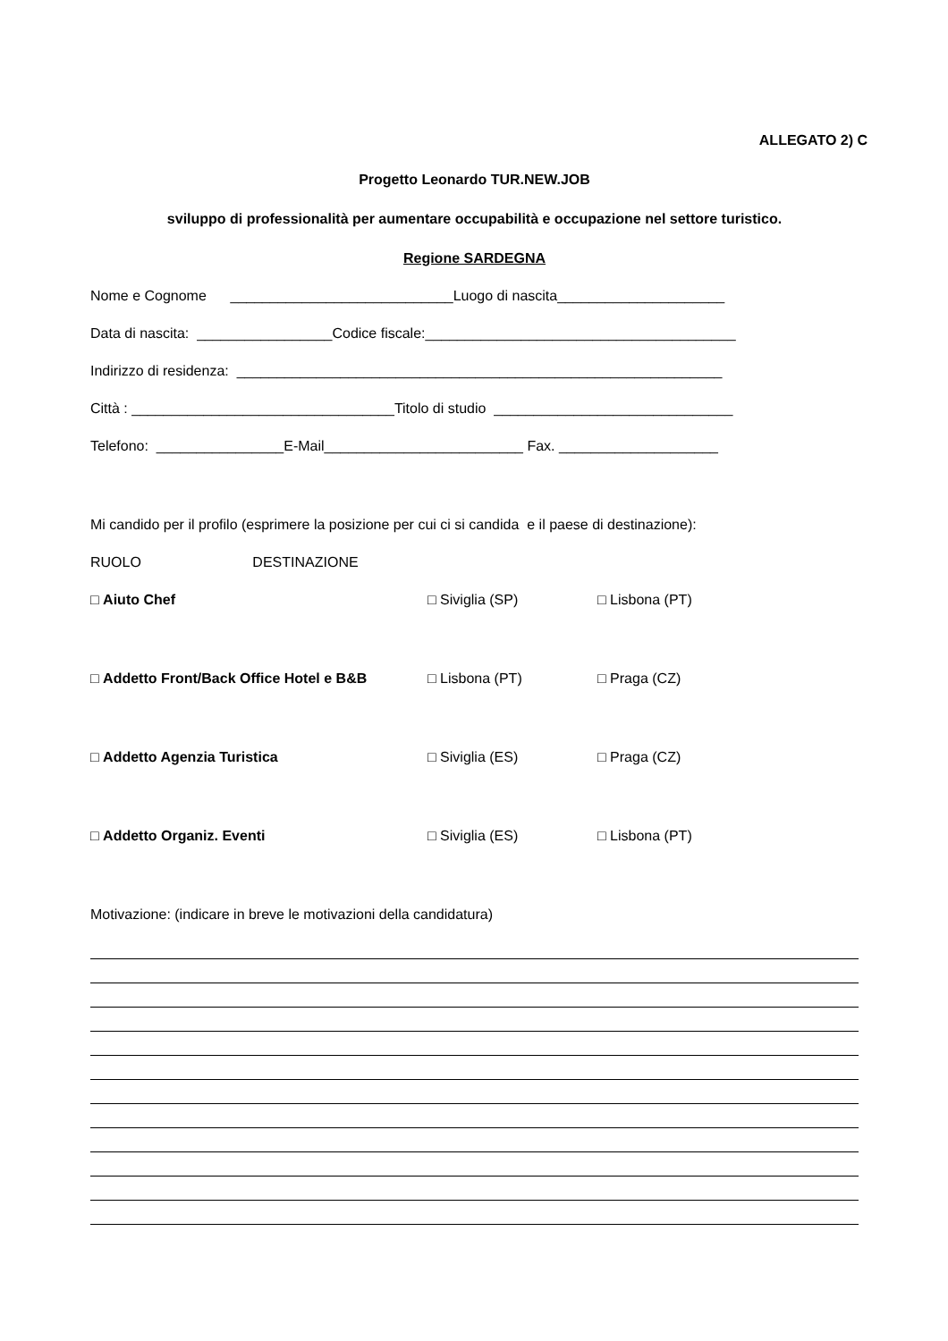ALLEGATO 2) C
Progetto Leonardo TUR.NEW.JOB
sviluppo di professionalità per aumentare occupabilità e occupazione nel settore turistico.
Regione SARDEGNA
Nome e Cognome ____________________________Luogo di nascita_____________________
Data di nascita: _________________Codice fiscale:_______________________________________
Indirizzo di residenza: _____________________________________________________________
Città : _________________________________Titolo di studio ______________________________
Telefono: ________________E-Mail_________________________ Fax. ____________________
Mi candido per il profilo (esprimere la posizione per cui ci si candida e il paese di destinazione):
RUOLO DESTINAZIONE
□ Aiuto Chef □ Siviglia (SP) □ Lisbona (PT)
□ Addetto Front/Back Office Hotel e B&B □ Lisbona (PT) □ Praga (CZ)
□ Addetto Agenzia Turistica □ Siviglia (ES) □ Praga (CZ)
□ Addetto Organiz. Eventi □ Siviglia (ES) □ Lisbona (PT)
Motivazione: (indicare in breve le motivazioni della candidatura)